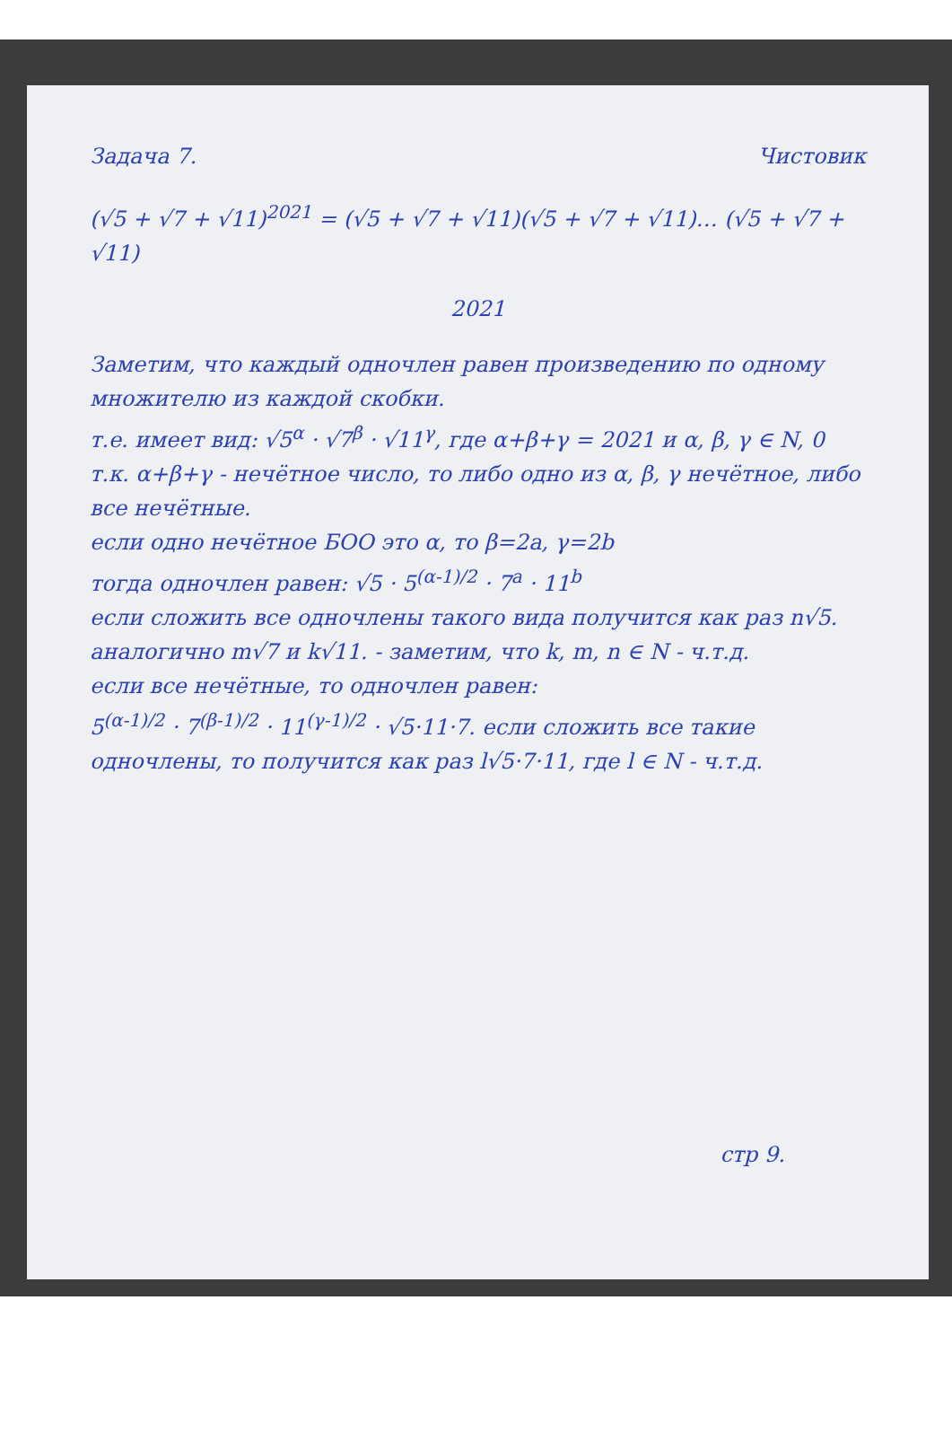Задача 7. Чистовик
(√5 + √7 + √11)<sup>2021</sup> = (√5 + √7 + √11)(√5 + √7 + √11)… (√5 + √7 + √11)
2021
Заметим, что каждый одночлен равен произведению по одному множителю из каждой скобки.
т.е. имеет вид: √5<sup>α</sup> · √7<sup>β</sup> · √11<sup>γ</sup>, где α+β+γ = 2021 и α, β, γ ∈ N, 0
т.к. α+β+γ - нечётное число, то либо одно из α, β, γ нечётное, либо все нечётные.
если одно нечётное БОО это α, то β=2a, γ=2b
тогда одночлен равен: √5 · 5<sup>(α-1)/2</sup> · 7<sup>a</sup> · 11<sup>b</sup>
если сложить все одночлены такого вида получится как раз n√5.
аналогично m√7 и k√11. - заметим, что k, m, n ∈ N - ч.т.д.
если все нечётные, то одночлен равен:
5<sup>(α-1)/2</sup> · 7<sup>(β-1)/2</sup> · 11<sup>(γ-1)/2</sup> · √5·11·7. если сложить все такие одночлены, то получится как раз l√5·7·11, где l ∈ N - ч.т.д.
стр 9.